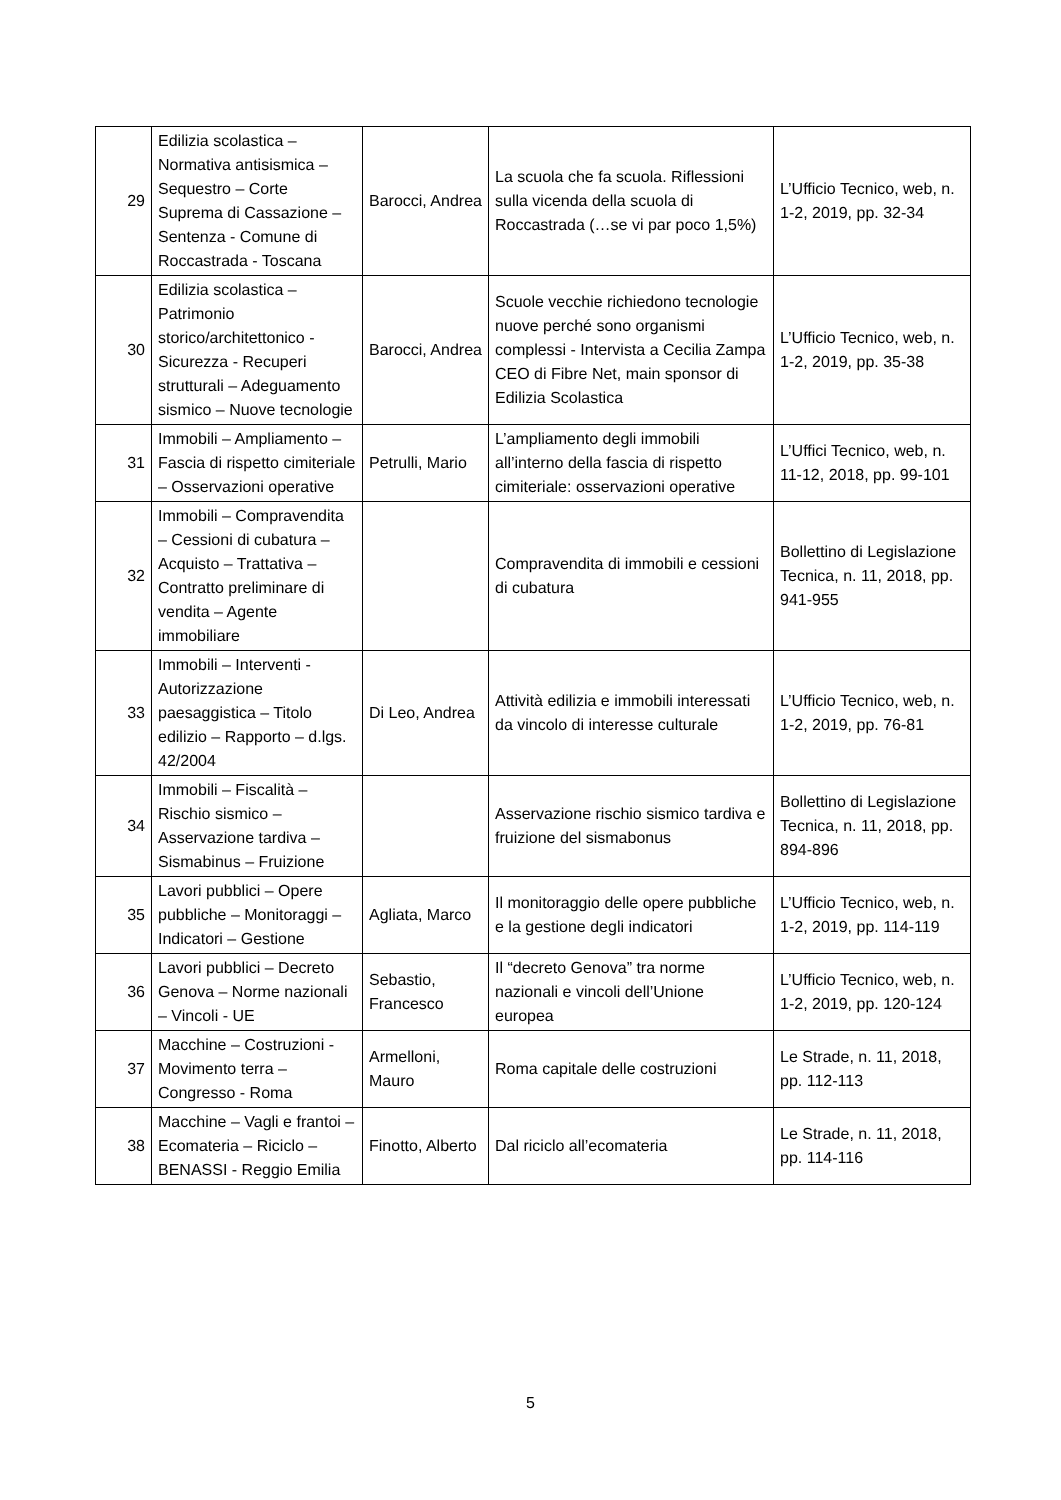| 29 | Edilizia scolastica – Normativa antisismica – Sequestro – Corte Suprema di Cassazione – Sentenza - Comune di Roccastrada - Toscana | Barocci, Andrea | La scuola che fa scuola. Riflessioni sulla vicenda della scuola di Roccastrada (…se vi par poco 1,5%) | L’Ufficio Tecnico, web, n. 1-2, 2019, pp. 32-34 |
| 30 | Edilizia scolastica – Patrimonio storico/architettonico - Sicurezza - Recuperi strutturali – Adeguamento sismico – Nuove tecnologie | Barocci, Andrea | Scuole vecchie richiedono tecnologie nuove perché sono organismi complessi - Intervista a Cecilia Zampa CEO di Fibre Net, main sponsor di Edilizia Scolastica | L’Ufficio Tecnico, web, n. 1-2, 2019, pp. 35-38 |
| 31 | Immobili – Ampliamento – Fascia di rispetto cimiteriale – Osservazioni operative | Petrulli, Mario | L’ampliamento degli immobili all’interno della fascia di rispetto cimiteriale: osservazioni operative | L’Uffici Tecnico, web, n. 11-12, 2018, pp. 99-101 |
| 32 | Immobili – Compravendita – Cessioni di cubatura – Acquisto – Trattativa – Contratto preliminare di vendita – Agente immobiliare | | Compravendita di immobili e cessioni di cubatura | Bollettino di Legislazione Tecnica, n. 11, 2018, pp. 941-955 |
| 33 | Immobili – Interventi - Autorizzazione paesaggistica – Titolo edilizio – Rapporto – d.lgs. 42/2004 | Di Leo, Andrea | Attività edilizia e immobili interessati da vincolo di interesse culturale | L’Ufficio Tecnico, web, n. 1-2, 2019, pp. 76-81 |
| 34 | Immobili – Fiscalità – Rischio sismico – Asservazione tardiva – Sismabinus – Fruizione | | Asservazione rischio sismico tardiva e fruizione del sismabonus | Bollettino di Legislazione Tecnica, n. 11, 2018, pp. 894-896 |
| 35 | Lavori pubblici – Opere pubbliche – Monitoraggi – Indicatori – Gestione | Agliata, Marco | Il monitoraggio delle opere pubbliche e la gestione degli indicatori | L’Ufficio Tecnico, web, n. 1-2, 2019, pp. 114-119 |
| 36 | Lavori pubblici – Decreto Genova – Norme nazionali – Vincoli - UE | Sebastio, Francesco | Il “decreto Genova” tra norme nazionali e vincoli dell’Unione europea | L’Ufficio Tecnico, web, n. 1-2, 2019, pp. 120-124 |
| 37 | Macchine – Costruzioni - Movimento terra – Congresso - Roma | Armelloni, Mauro | Roma capitale delle costruzioni | Le Strade, n. 11, 2018, pp. 112-113 |
| 38 | Macchine – Vagli e frantoi – Ecomateria – Riciclo – BENASSI - Reggio Emilia | Finotto, Alberto | Dal riciclo all’ecomateria | Le Strade, n. 11, 2018, pp. 114-116 |
5